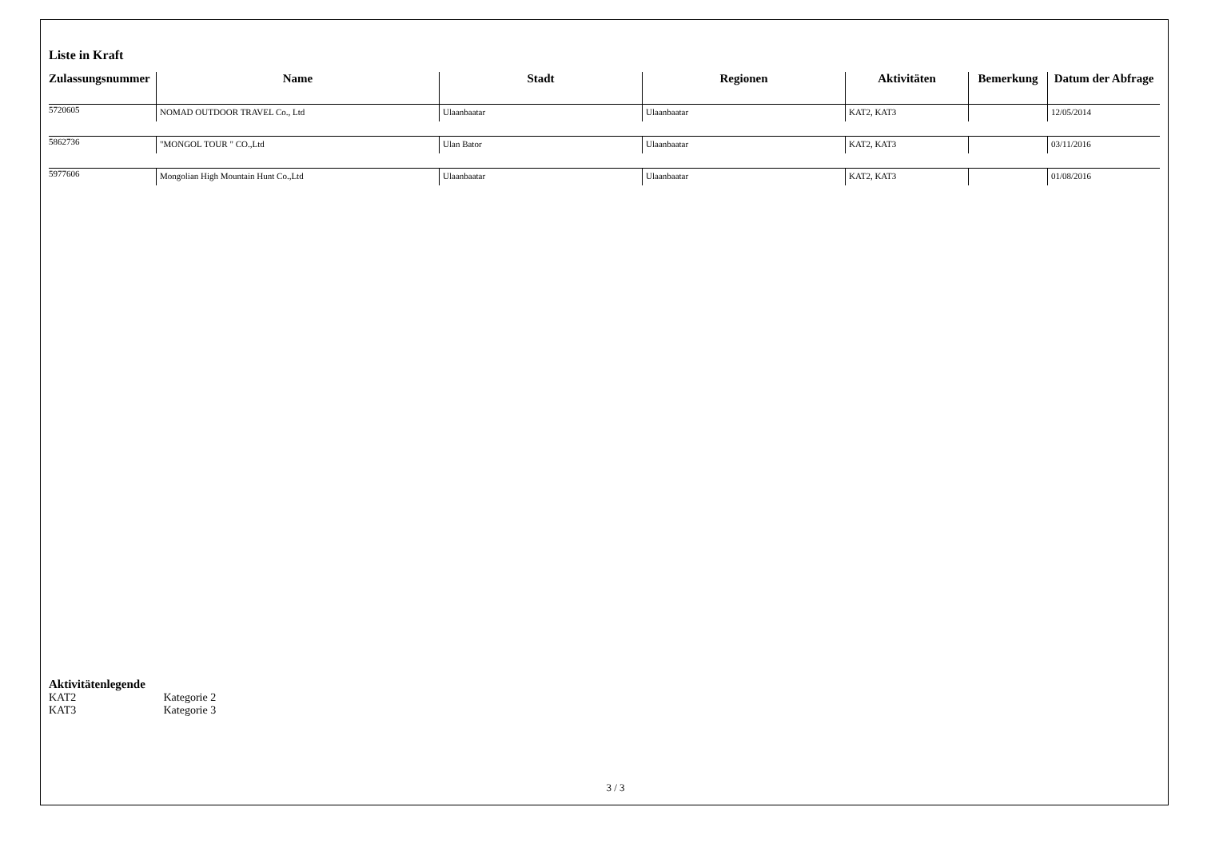Liste in Kraft
| Zulassungsnummer | Name | Stadt | Regionen | Aktivitäten | Bemerkung | Datum der Abfrage |
| --- | --- | --- | --- | --- | --- | --- |
| 5720605 | NOMAD OUTDOOR TRAVEL Co., Ltd | Ulaanbaatar | Ulaanbaatar | KAT2, KAT3 | | 12/05/2014 |
| 5862736 | "MONGOL TOUR " CO.,Ltd | Ulan Bator | Ulaanbaatar | KAT2, KAT3 | | 03/11/2016 |
| 5977606 | Mongolian High Mountain Hunt Co.,Ltd | Ulaanbaatar | Ulaanbaatar | KAT2, KAT3 | | 01/08/2016 |
Aktivitätenlegende
KAT2 Kategorie 2
KAT3 Kategorie 3
3 / 3